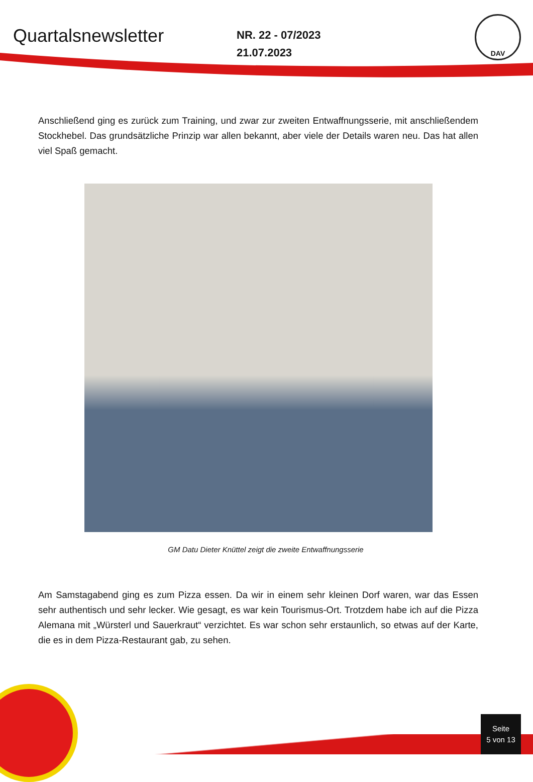Quartalsnewsletter
NR. 22 - 07/2023
21.07.2023
DAV
Anschließend ging es zurück zum Training, und zwar zur zweiten Entwaffnungsserie, mit anschließendem Stockhebel. Das grundsätzliche Prinzip war allen bekannt, aber viele der Details waren neu. Das hat allen viel Spaß gemacht.
GM Datu Dieter Knüttel zeigt die zweite Entwaffnungsserie
Am Samstagabend ging es zum Pizza essen. Da wir in einem sehr kleinen Dorf waren, war das Essen sehr authentisch und sehr lecker. Wie gesagt, es war kein Tourismus-Ort. Trotzdem habe ich auf die Pizza Alemana mit „Würsterl und Sauerkraut“ verzichtet. Es war schon sehr erstaunlich, so etwas auf der Karte, die es in dem Pizza-Restaurant gab, zu sehen.
Seite
5 von 13